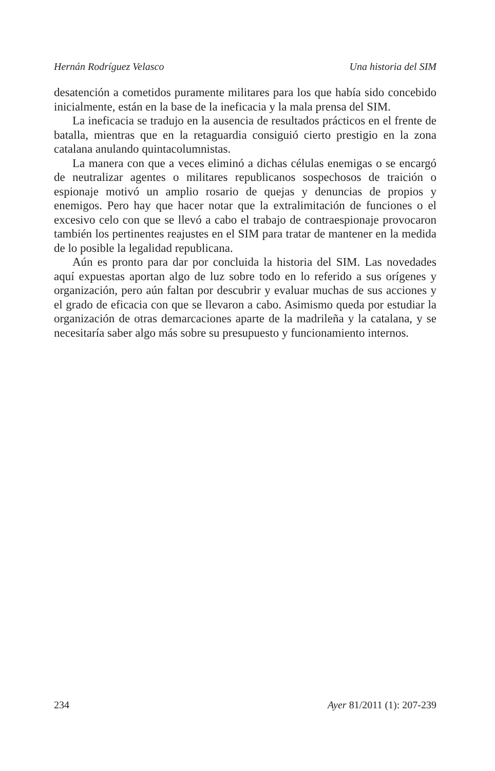Hernán Rodríguez Velasco Una historia del SIM
desatención a cometidos puramente militares para los que había sido concebido inicialmente, están en la base de la ineficacia y la mala prensa del SIM.
La ineficacia se tradujo en la ausencia de resultados prácticos en el frente de batalla, mientras que en la retaguardia consiguió cierto prestigio en la zona catalana anulando quintacolumnistas.
La manera con que a veces eliminó a dichas células enemigas o se encargó de neutralizar agentes o militares republicanos sospechosos de traición o espionaje motivó un amplio rosario de quejas y denuncias de propios y enemigos. Pero hay que hacer notar que la extralimitación de funciones o el excesivo celo con que se llevó a cabo el trabajo de contraespionaje provocaron también los pertinentes reajustes en el SIM para tratar de mantener en la medida de lo posible la legalidad republicana.
Aún es pronto para dar por concluida la historia del SIM. Las novedades aquí expuestas aportan algo de luz sobre todo en lo referido a sus orígenes y organización, pero aún faltan por descubrir y evaluar muchas de sus acciones y el grado de eficacia con que se llevaron a cabo. Asimismo queda por estudiar la organización de otras demarcaciones aparte de la madrileña y la catalana, y se necesitaría saber algo más sobre su presupuesto y funcionamiento internos.
234 Ayer 81/2011 (1): 207-239